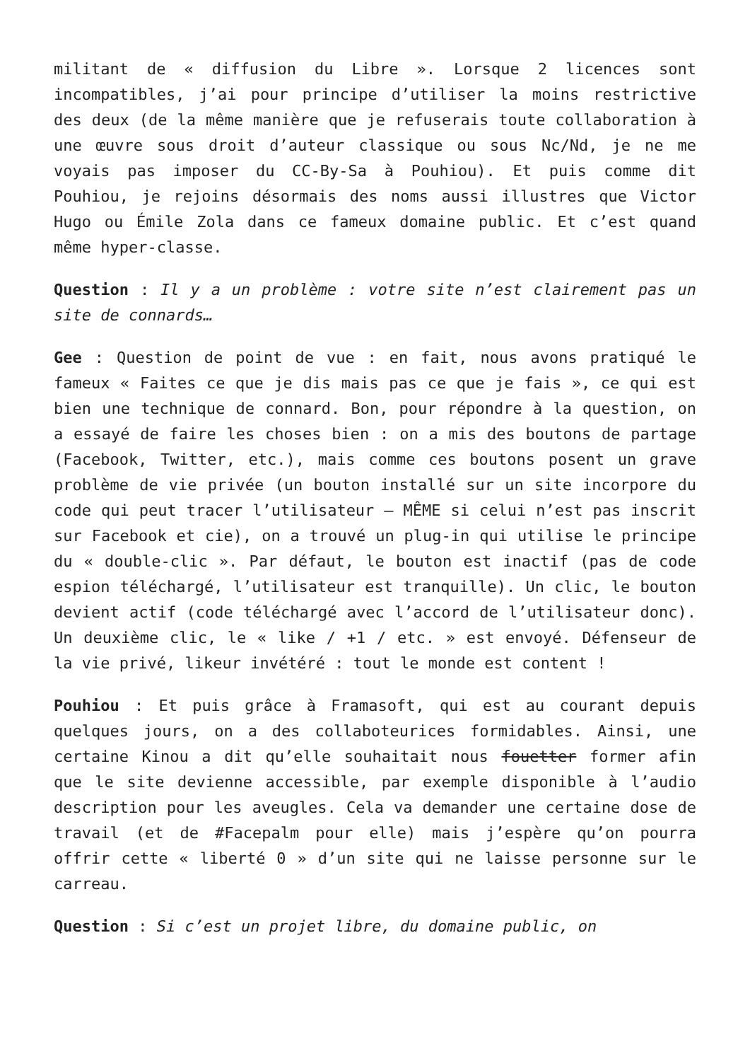militant de « diffusion du Libre ». Lorsque 2 licences sont incompatibles, j’ai pour principe d’utiliser la moins restrictive des deux (de la même manière que je refuserais toute collaboration à une œuvre sous droit d’auteur classique ou sous Nc/Nd, je ne me voyais pas imposer du CC-By-Sa à Pouhiou). Et puis comme dit Pouhiou, je rejoins désormais des noms aussi illustres que Victor Hugo ou Émile Zola dans ce fameux domaine public. Et c’est quand même hyper-classe.
Question : Il y a un problème : votre site n’est clairement pas un site de connards…
Gee : Question de point de vue : en fait, nous avons pratiqué le fameux « Faites ce que je dis mais pas ce que je fais », ce qui est bien une technique de connard. Bon, pour répondre à la question, on a essayé de faire les choses bien : on a mis des boutons de partage (Facebook, Twitter, etc.), mais comme ces boutons posent un grave problème de vie privée (un bouton installé sur un site incorpore du code qui peut tracer l’utilisateur — MÊME si celui n’est pas inscrit sur Facebook et cie), on a trouvé un plug-in qui utilise le principe du « double-clic ». Par défaut, le bouton est inactif (pas de code espion téléchargé, l’utilisateur est tranquille). Un clic, le bouton devient actif (code téléchargé avec l’accord de l’utilisateur donc). Un deuxième clic, le « like / +1 / etc. » est envoyé. Défenseur de la vie privé, likeur invétéré : tout le monde est content !
Pouhiou : Et puis grâce à Framasoft, qui est au courant depuis quelques jours, on a des collaboteurices formidables. Ainsi, une certaine Kinou a dit qu’elle souhaitait nous fouetter former afin que le site devienne accessible, par exemple disponible à l’audio description pour les aveugles. Cela va demander une certaine dose de travail (et de #Facepalm pour elle) mais j’espère qu’on pourra offrir cette « liberté 0 » d’un site qui ne laisse personne sur le carreau.
Question : Si c’est un projet libre, du domaine public, on